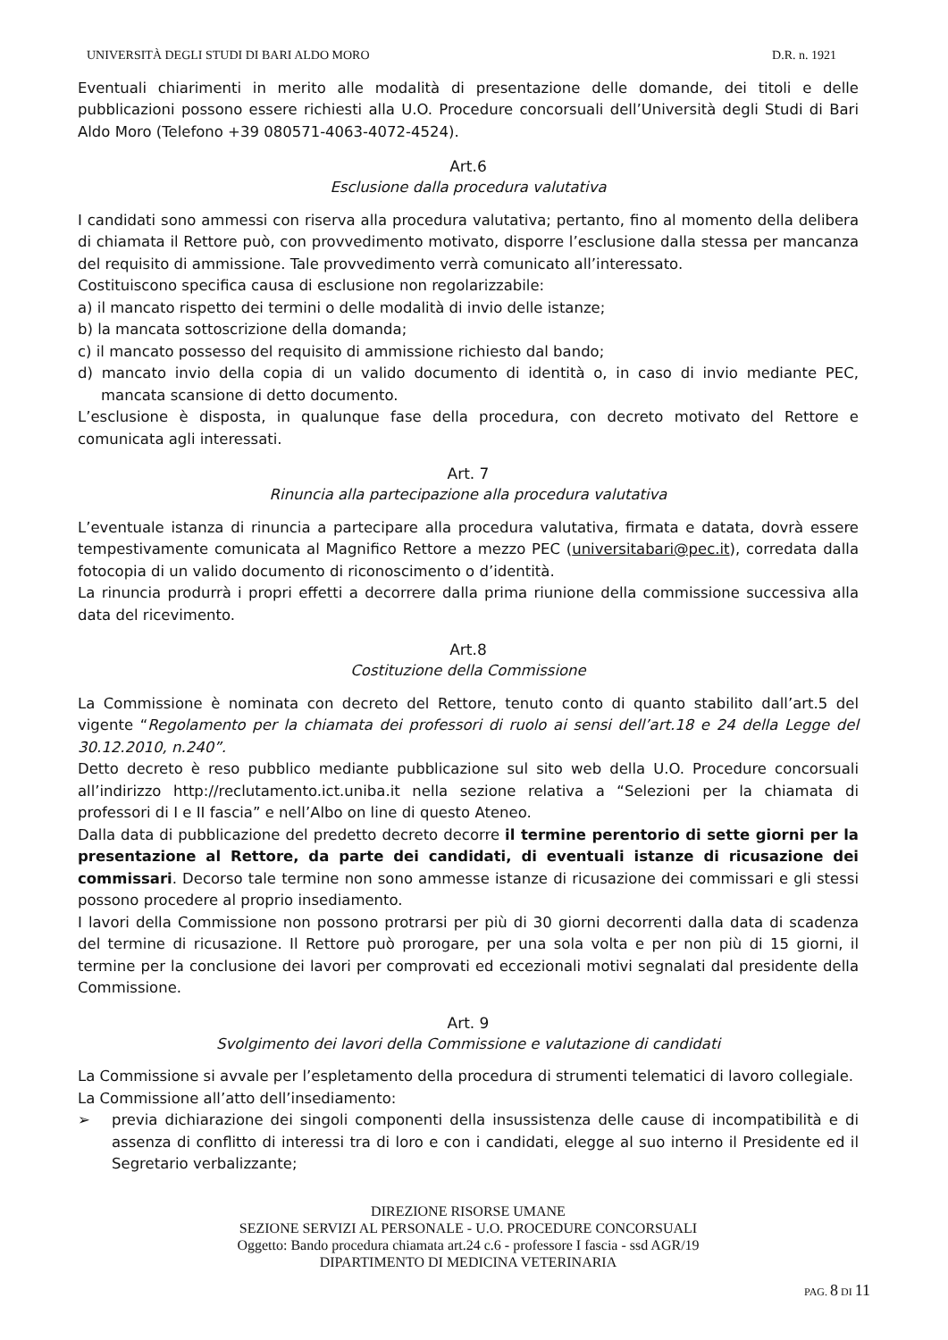UNIVERSITÀ DEGLI STUDI DI BARI ALDO MORO D.R. n. 1921
Eventuali chiarimenti in merito alle modalità di presentazione delle domande, dei titoli e delle pubblicazioni possono essere richiesti alla U.O. Procedure concorsuali dell’Università degli Studi di Bari Aldo Moro (Telefono +39 080571-4063-4072-4524).
Art.6
Esclusione dalla procedura valutativa
I candidati sono ammessi con riserva alla procedura valutativa; pertanto, fino al momento della delibera di chiamata il Rettore può, con provvedimento motivato, disporre l’esclusione dalla stessa per mancanza del requisito di ammissione. Tale provvedimento verrà comunicato all’interessato.
Costituiscono specifica causa di esclusione non regolarizzabile:
a) il mancato rispetto dei termini o delle modalità di invio delle istanze;
b) la mancata sottoscrizione della domanda;
c) il mancato possesso del requisito di ammissione richiesto dal bando;
d) mancato invio della copia di un valido documento di identità o, in caso di invio mediante PEC, mancata scansione di detto documento.
L’esclusione è disposta, in qualunque fase della procedura, con decreto motivato del Rettore e comunicata agli interessati.
Art. 7
Rinuncia alla partecipazione alla procedura valutativa
L’eventuale istanza di rinuncia a partecipare alla procedura valutativa, firmata e datata, dovrà essere tempestivamente comunicata al Magnifico Rettore a mezzo PEC (universitabari@pec.it), corredata dalla fotocopia di un valido documento di riconoscimento o d’identità.
La rinuncia produrrà i propri effetti a decorrere dalla prima riunione della commissione successiva alla data del ricevimento.
Art.8
Costituzione della Commissione
La Commissione è nominata con decreto del Rettore, tenuto conto di quanto stabilito dall’art.5 del vigente “Regolamento per la chiamata dei professori di ruolo ai sensi dell’art.18 e 24 della Legge del 30.12.2010, n.240”.
Detto decreto è reso pubblico mediante pubblicazione sul sito web della U.O. Procedure concorsuali all’indirizzo http://reclutamento.ict.uniba.it nella sezione relativa a “Selezioni per la chiamata di professori di I e II fascia” e nell’Albo on line di questo Ateneo.
Dalla data di pubblicazione del predetto decreto decorre il termine perentorio di sette giorni per la presentazione al Rettore, da parte dei candidati, di eventuali istanze di ricusazione dei commissari. Decorso tale termine non sono ammesse istanze di ricusazione dei commissari e gli stessi possono procedere al proprio insediamento.
I lavori della Commissione non possono protrarsi per più di 30 giorni decorrenti dalla data di scadenza del termine di ricusazione. Il Rettore può prorogare, per una sola volta e per non più di 15 giorni, il termine per la conclusione dei lavori per comprovati ed eccezionali motivi segnalati dal presidente della Commissione.
Art. 9
Svolgimento dei lavori della Commissione e valutazione di candidati
La Commissione si avvale per l’espletamento della procedura di strumenti telematici di lavoro collegiale.
La Commissione all’atto dell’insediamento:
➢ previa dichiarazione dei singoli componenti della insussistenza delle cause di incompatibilità e di assenza di conflitto di interessi tra di loro e con i candidati, elegge al suo interno il Presidente ed il Segretario verbalizzante;
DIREZIONE RISORSE UMANE
SEZIONE SERVIZI AL PERSONALE - U.O. PROCEDURE CONCORSUALI
Oggetto: Bando procedura chiamata art.24 c.6 - professore I fascia - ssd AGR/19
DIPARTIMENTO DI MEDICINA VETERINARIA
PAG. 8 DI 11